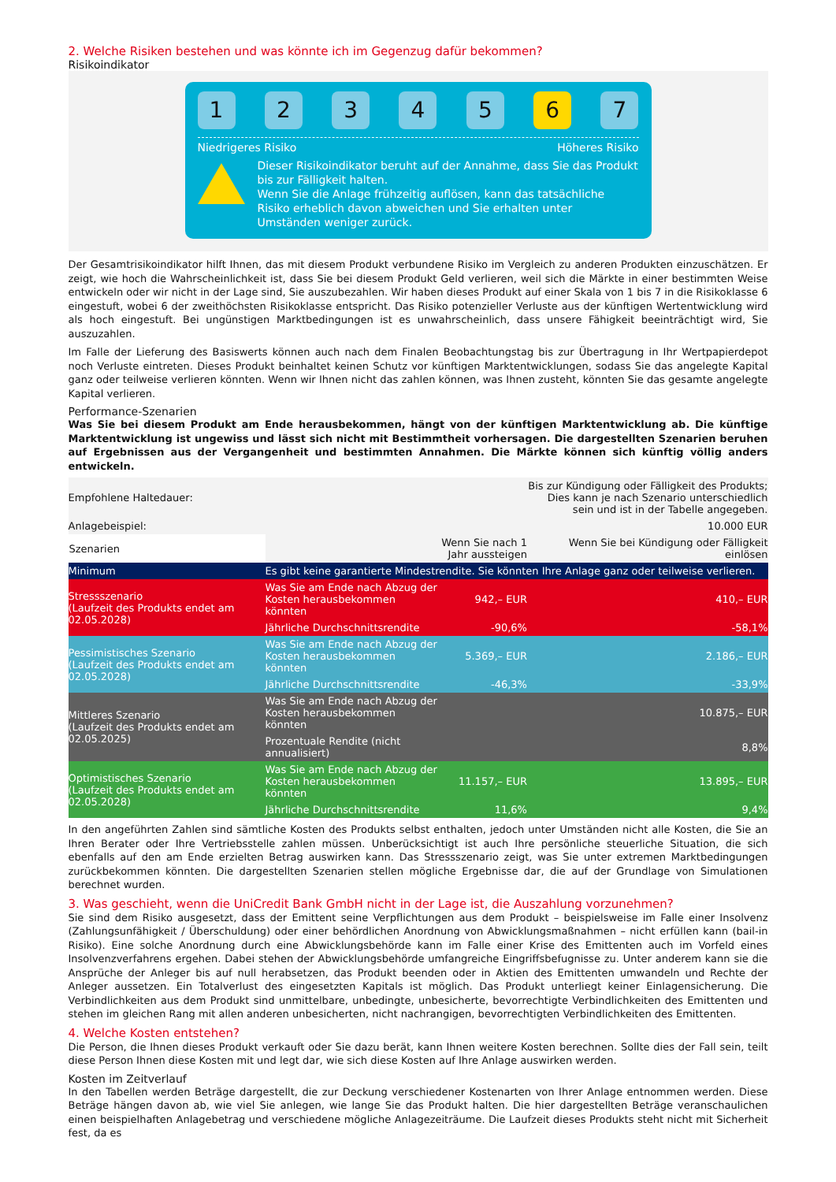2. Welche Risiken bestehen und was könnte ich im Gegenzug dafür bekommen?
Risikoindikator
1 2 3 4 5 6 7
Niedrigeres Risiko Höheres Risiko
Dieser Risikoindikator beruht auf der Annahme, dass Sie das Produkt bis zur Fälligkeit halten.
Wenn Sie die Anlage frühzeitig auflösen, kann das tatsächliche Risiko erheblich davon abweichen und Sie erhalten unter Umständen weniger zurück.
Der Gesamtrisikoindikator hilft Ihnen, das mit diesem Produkt verbundene Risiko im Vergleich zu anderen Produkten einzuschätzen. Er zeigt, wie hoch die Wahrscheinlichkeit ist, dass Sie bei diesem Produkt Geld verlieren, weil sich die Märkte in einer bestimmten Weise entwickeln oder wir nicht in der Lage sind, Sie auszubezahlen. Wir haben dieses Produkt auf einer Skala von 1 bis 7 in die Risikoklasse 6 eingestuft, wobei 6 der zweithöchsten Risikoklasse entspricht. Das Risiko potenzieller Verluste aus der künftigen Wertentwicklung wird als hoch eingestuft. Bei ungünstigen Marktbedingungen ist es unwahrscheinlich, dass unsere Fähigkeit beeinträchtigt wird, Sie auszuzahlen.
Im Falle der Lieferung des Basiswerts können auch nach dem Finalen Beobachtungstag bis zur Übertragung in Ihr Wertpapierdepot noch Verluste eintreten. Dieses Produkt beinhaltet keinen Schutz vor künftigen Marktentwicklungen, sodass Sie das angelegte Kapital ganz oder teilweise verlieren könnten. Wenn wir Ihnen nicht das zahlen können, was Ihnen zusteht, könnten Sie das gesamte angelegte Kapital verlieren.
Performance-Szenarien
Was Sie bei diesem Produkt am Ende herausbekommen, hängt von der künftigen Marktentwicklung ab. Die künftige Marktentwicklung ist ungewiss und lässt sich nicht mit Bestimmtheit vorhersagen. Die dargestellten Szenarien beruhen auf Ergebnissen aus der Vergangenheit und bestimmten Annahmen. Die Märkte können sich künftig völlig anders entwickeln.
| Empfohlene Haltedauer: | | | Bis zur Kündigung oder Fälligkeit des Produkts; Dies kann je nach Szenario unterschiedlich sein und ist in der Tabelle angegeben. |
| Anlagebeispiel: | | | 10.000 EUR |
| Szenarien | | Wenn Sie nach 1 Jahr aussteigen | Wenn Sie bei Kündigung oder Fälligkeit einlösen |
| Minimum | Es gibt keine garantierte Mindestrendite. Sie könnten Ihre Anlage ganz oder teilweise verlieren. | | |
| Stressszenario (Laufzeit des Produkts endet am 02.05.2028) | Was Sie am Ende nach Abzug der Kosten herausbekommen könnten | 942,– EUR | 410,– EUR |
| | Jährliche Durchschnittsrendite | -90,6% | -58,1% |
| Pessimistisches Szenario (Laufzeit des Produkts endet am 02.05.2028) | Was Sie am Ende nach Abzug der Kosten herausbekommen könnten | 5.369,– EUR | 2.186,– EUR |
| | Jährliche Durchschnittsrendite | -46,3% | -33,9% |
| Mittleres Szenario (Laufzeit des Produkts endet am 02.05.2025) | Was Sie am Ende nach Abzug der Kosten herausbekommen könnten | | 10.875,– EUR |
| | Prozentuale Rendite (nicht annualisiert) | | 8,8% |
| Optimistisches Szenario (Laufzeit des Produkts endet am 02.05.2028) | Was Sie am Ende nach Abzug der Kosten herausbekommen könnten | 11.157,– EUR | 13.895,– EUR |
| | Jährliche Durchschnittsrendite | 11,6% | 9,4% |
In den angeführten Zahlen sind sämtliche Kosten des Produkts selbst enthalten, jedoch unter Umständen nicht alle Kosten, die Sie an Ihren Berater oder Ihre Vertriebsstelle zahlen müssen. Unberücksichtigt ist auch Ihre persönliche steuerliche Situation, die sich ebenfalls auf den am Ende erzielten Betrag auswirken kann. Das Stressszenario zeigt, was Sie unter extremen Marktbedingungen zurückbekommen könnten. Die dargestellten Szenarien stellen mögliche Ergebnisse dar, die auf der Grundlage von Simulationen berechnet wurden.
3. Was geschieht, wenn die UniCredit Bank GmbH nicht in der Lage ist, die Auszahlung vorzunehmen?
Sie sind dem Risiko ausgesetzt, dass der Emittent seine Verpflichtungen aus dem Produkt – beispielsweise im Falle einer Insolvenz (Zahlungsunfähigkeit / Überschuldung) oder einer behördlichen Anordnung von Abwicklungsmaßnahmen – nicht erfüllen kann (bail-in Risiko). Eine solche Anordnung durch eine Abwicklungsbehörde kann im Falle einer Krise des Emittenten auch im Vorfeld eines Insolvenzverfahrens ergehen. Dabei stehen der Abwicklungsbehörde umfangreiche Eingriffsbefugnisse zu. Unter anderem kann sie die Ansprüche der Anleger bis auf null herabsetzen, das Produkt beenden oder in Aktien des Emittenten umwandeln und Rechte der Anleger aussetzen. Ein Totalverlust des eingesetzten Kapitals ist möglich. Das Produkt unterliegt keiner Einlagensicherung. Die Verbindlichkeiten aus dem Produkt sind unmittelbare, unbedingte, unbesicherte, bevorrechtigte Verbindlichkeiten des Emittenten und stehen im gleichen Rang mit allen anderen unbesicherten, nicht nachrangigen, bevorrechtigten Verbindlichkeiten des Emittenten.
4. Welche Kosten entstehen?
Die Person, die Ihnen dieses Produkt verkauft oder Sie dazu berät, kann Ihnen weitere Kosten berechnen. Sollte dies der Fall sein, teilt diese Person Ihnen diese Kosten mit und legt dar, wie sich diese Kosten auf Ihre Anlage auswirken werden.
Kosten im Zeitverlauf
In den Tabellen werden Beträge dargestellt, die zur Deckung verschiedener Kostenarten von Ihrer Anlage entnommen werden. Diese Beträge hängen davon ab, wie viel Sie anlegen, wie lange Sie das Produkt halten. Die hier dargestellten Beträge veranschaulichen einen beispielhaften Anlagebetrag und verschiedene mögliche Anlagezeiträume. Die Laufzeit dieses Produkts steht nicht mit Sicherheit fest, da es